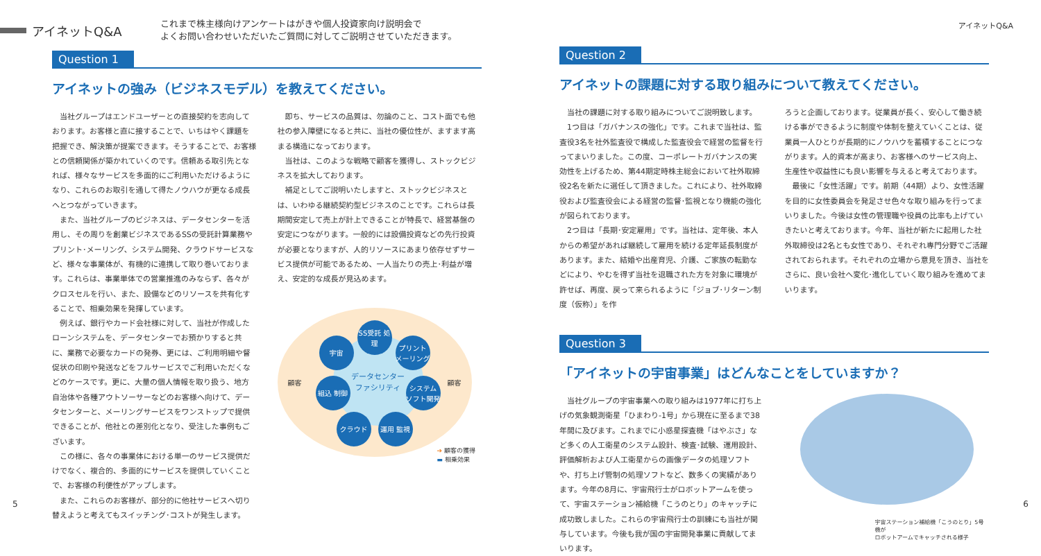アイネットQ&A
これまで株主様向けアンケートはがきや個人投資家向け説明会で
よくお問い合わせいただいたご質問に対してご説明させていただきます。
Question 1
アイネットの強み（ビジネスモデル）を教えてください。
当社グループはエンドユーザーとの直接契約を志向しております。お客様と直に接することで、いちはやく課題を把握でき、解決策が提案できます。そうすることで、お客様との信頼関係が築かれていくのです。信頼ある取引先となれば、様々なサービスを多面的にご利用いただけるようになり、これらのお取引を通して得たノウハウが更なる成長へとつながっていきます。
また、当社グループのビジネスは、データセンターを活用し、その周りを創業ビジネスであるSSの受託計算業務やプリント･メーリング、システム開発、クラウドサービスなど、様々な事業体が、有機的に連携して取り巻いております。これらは、事業単体での営業推進のみならず、各々がクロスセルを行い、また、設備などのリソースを共有化することで、相乗効果を発揮しています。
例えば、銀行やカード会社様に対して、当社が作成したローンシステムを、データセンターでお預かりすると共に、業務で必要なカードの発券、更には、ご利用明細や督促状の印刷や発送などをフルサービスでご利用いただくなどのケースです。更に、大量の個人情報を取り扱う、地方自治体や各種アウトソーサーなどのお客様へ向けて、データセンターと、メーリングサービスをワンストップで提供できることが、他社との差別化となり、受注した事例もございます。
この様に、各々の事業体における単一のサービス提供だけでなく、複合的、多面的にサービスを提供していくことで、お客様の利便性がアップします。
また、これらのお客様が、部分的に他社サービスへ切り替えようと考えてもスイッチング･コストが発生します。
即ち、サービスの品質は、勿論のこと、コスト面でも他社の参入障壁になると共に、当社の優位性が、ますます高まる構造になっております。
当社は、このような戦略で顧客を獲得し、ストックビジネスを拡大しております。
補足としてご説明いたしますと、ストックビジネスとは、いわゆる継続契約型ビジネスのことです。これらは長期間安定して売上が計上できることが特長で、経営基盤の安定につながります。一般的には設備投資などの先行投資が必要となりますが、人的リソースにあまり依存せずサービス提供が可能であるため、一人当たりの売上･利益が増え、安定的な成長が見込めます。
データセンター ファシリティ
SS受託 処理
プリント メーリング
システム ソフト開発
運用 監視
クラウド
組込 制御
宇宙
顧客 顧客
➔ 顧客の獲得
▬ 相乗効果
5
アイネットQ&A
Question 2
アイネットの課題に対する取り組みについて教えてください。
当社の課題に対する取り組みについてご説明致します。
1つ目は「ガバナンスの強化」です。これまで当社は、監査役3名を社外監査役で構成した監査役会で経営の監督を行ってまいりました。この度、コーポレートガバナンスの実効性を上げるため、第44期定時株主総会において社外取締役2名を新たに選任して頂きました。これにより、社外取締役および監査役会による経営の監督･監視となり機能の強化が図られております。
2つ目は「長期･安定雇用」です。当社は、定年後、本人からの希望があれば継続して雇用を続ける定年延長制度があります。また、結婚や出産育児、介護、ご家族の転勤などにより、やむを得ず当社を退職された方を対象に環境が許せば、再度、戻って来られるように「ジョブ･リターン制度（仮称）」を作
ろうと企画しております。従業員が長く、安心して働き続ける事ができるように制度や体制を整えていくことは、従業員一人ひとりが長期的にノウハウを蓄積することにつながります。人的資本が高まり、お客様へのサービス向上、生産性や収益性にも良い影響を与えると考えております。
最後に「女性活躍」です。前期（44期）より、女性活躍を目的に女性委員会を発足させ色々な取り組みを行ってまいりました。今後は女性の管理職や役員の比率も上げていきたいと考えております。今年、当社が新たに起用した社外取締役は2名とも女性であり、それぞれ専門分野でご活躍されておられます。それぞれの立場から意見を頂き、当社をさらに、良い会社へ変化･進化していく取り組みを進めてまいります。
Question 3
「アイネットの宇宙事業」はどんなことをしていますか？
当社グループの宇宙事業への取り組みは1977年に打ち上げの気象観測衛星「ひまわり-1号」から現在に至るまで38年間に及びます。これまでに小惑星探査機「はやぶさ」など多くの人工衛星のシステム設計、検査･試験、運用設計、評価解析および人工衛星からの画像データの処理ソフトや、打ち上げ管制の処理ソフトなど、数多くの実績があります。今年の8月に、宇宙飛行士がロボットアームを使って、宇宙ステーション補給機「こうのとり」のキャッチに成功致しました。これらの宇宙飛行士の訓練にも当社が関与しています。今後も我が国の宇宙開発事業に貢献してまいります。
宇宙ステーション補給機「こうのとり」5号機が
ロボットアームでキャッチされる様子
6